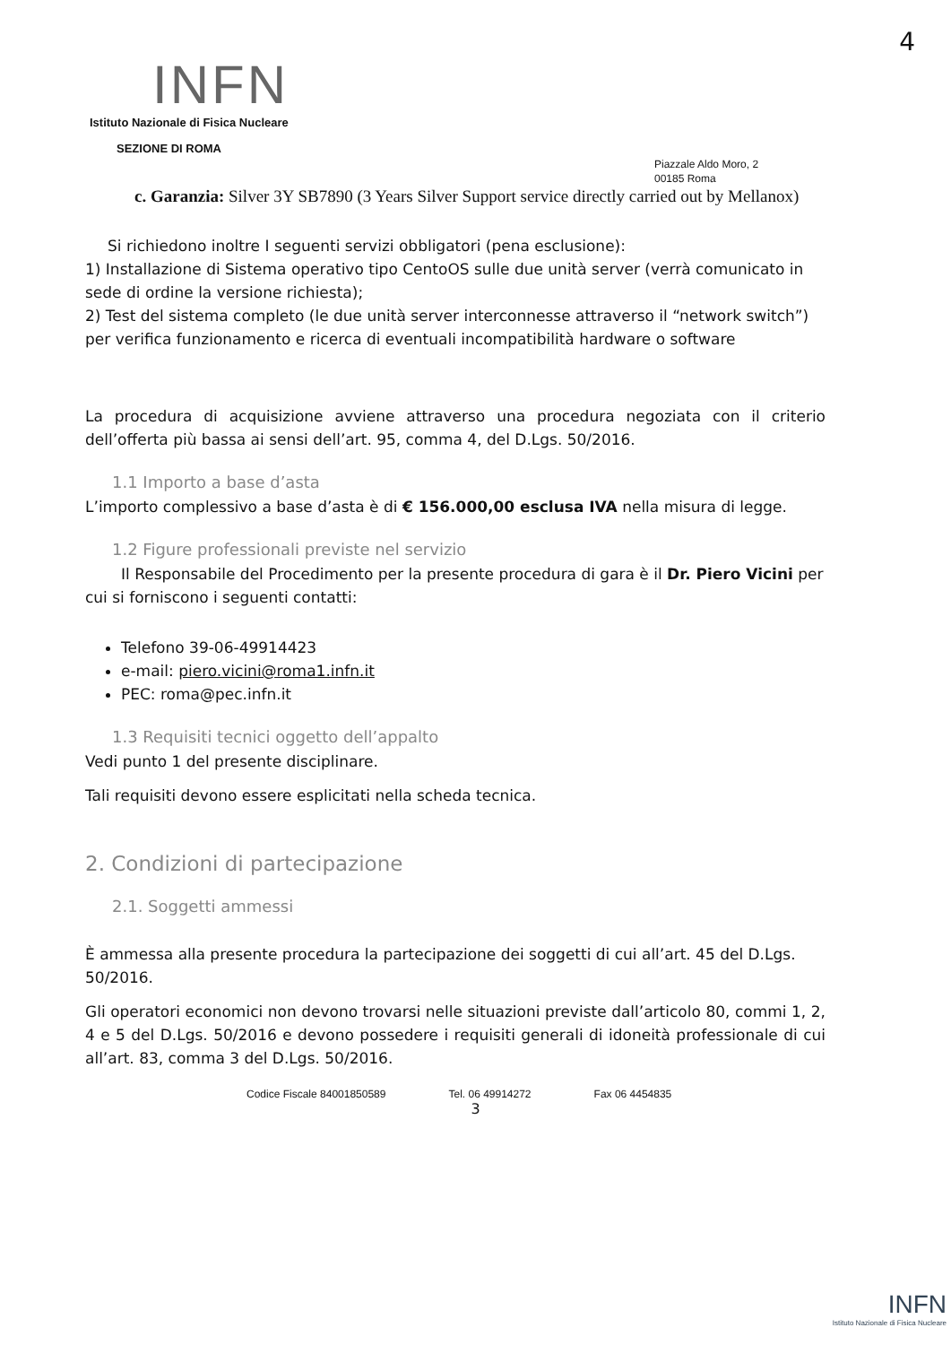4
INFN
Istituto Nazionale di Fisica Nucleare
SEZIONE DI ROMA
Piazzale Aldo Moro, 2
00185 Roma
c. Garanzia: Silver 3Y SB7890 (3 Years Silver Support service directly carried out by Mellanox)
Si richiedono inoltre I seguenti servizi obbligatori (pena esclusione):
1) Installazione di Sistema operativo tipo CentoOS sulle due unità server (verrà comunicato in sede di ordine la versione richiesta);
2) Test del sistema completo (le due unità server interconnesse attraverso il “network switch”) per verifica funzionamento e ricerca di eventuali incompatibilità hardware o software
La procedura di acquisizione avviene attraverso una procedura negoziata con il criterio dell’offerta più bassa ai sensi dell’art. 95, comma 4, del D.Lgs. 50/2016.
1.1 Importo a base d’asta
L’importo complessivo a base d’asta è di € 156.000,00 esclusa IVA nella misura di legge.
1.2 Figure professionali previste nel servizio
Il Responsabile del Procedimento per la presente procedura di gara è il Dr. Piero Vicini per cui si forniscono i seguenti contatti:
Telefono 39-06-49914423
e-mail: piero.vicini@roma1.infn.it
PEC: roma@pec.infn.it
1.3 Requisiti tecnici oggetto dell’appalto
Vedi punto 1 del presente disciplinare.
Tali requisiti devono essere esplicitati nella scheda tecnica.
2. Condizioni di partecipazione
2.1. Soggetti ammessi
È ammessa alla presente procedura la partecipazione dei soggetti di cui all’art. 45 del D.Lgs. 50/2016.
Gli operatori economici non devono trovarsi nelle situazioni previste dall’articolo 80, commi 1, 2, 4 e 5 del D.Lgs. 50/2016 e devono possedere i requisiti generali di idoneità professionale di cui all’art. 83, comma 3 del D.Lgs. 50/2016.
Codice Fiscale 84001850589 Tel. 06 49914272 Fax 06 4454835
3
INFN
Istituto Nazionale di Fisica Nucleare